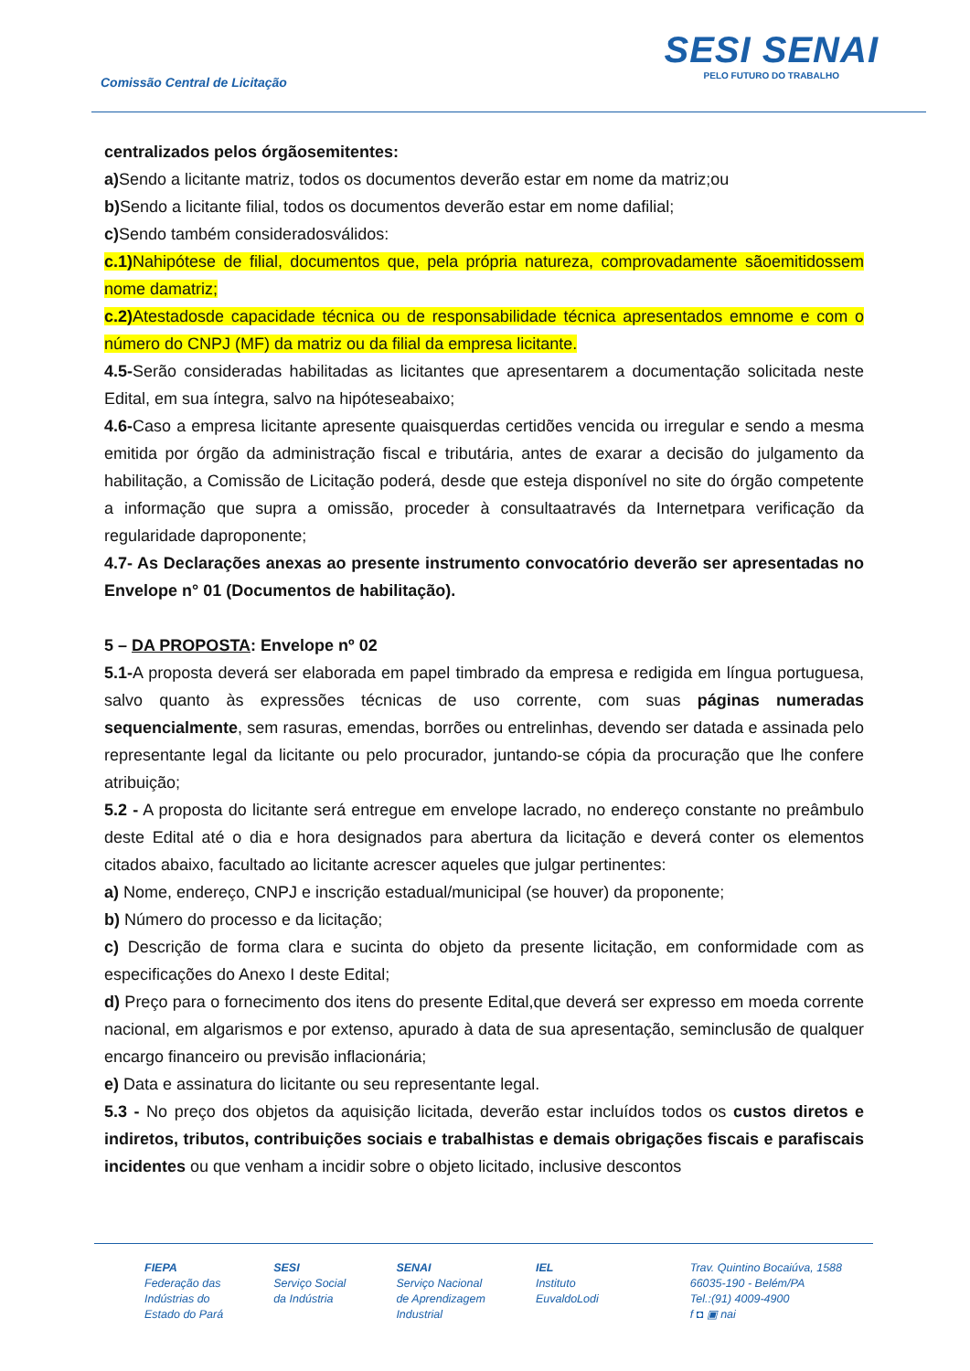Comissão Central de Licitação
SESI SENAI
PELO FUTURO DO TRABALHO
centralizados pelos órgãosemitentes:
a) Sendo a licitante matriz, todos os documentos deverão estar em nome da matriz;ou
b) Sendo a licitante filial, todos os documentos deverão estar em nome dafilial;
c) Sendo também consideradosválidos:
c.1) Nahipótese de filial, documentos que, pela própria natureza, comprovadamente sãoemitidossem nome damatriz;
c.2) Atestadosde capacidade técnica ou de responsabilidade técnica apresentados emnome e com o número do CNPJ (MF) da matriz ou da filial da empresa licitante.
4.5-Serão consideradas habilitadas as licitantes que apresentarem a documentação solicitada neste Edital, em sua íntegra, salvo na hipóteseabaixo;
4.6-Caso a empresa licitante apresente quaisquerdas certidões vencida ou irregular e sendo a mesma emitida por órgão da administração fiscal e tributária, antes de exarar a decisão do julgamento da habilitação, a Comissão de Licitação poderá, desde que esteja disponível no site do órgão competente a informação que supra a omissão, proceder à consultaatravés da Internetpara verificação da regularidade daproponente;
4.7- As Declarações anexas ao presente instrumento convocatório deverão ser apresentadas no Envelope n° 01 (Documentos de habilitação).
5 – DA PROPOSTA: Envelope nº 02
5.1-A proposta deverá ser elaborada em papel timbrado da empresa e redigida em língua portuguesa, salvo quanto às expressões técnicas de uso corrente, com suas páginas numeradas sequencialmente, sem rasuras, emendas, borrões ou entrelinhas, devendo ser datada e assinada pelo representante legal da licitante ou pelo procurador, juntando-se cópia da procuração que lhe confere atribuição;
5.2 - A proposta do licitante será entregue em envelope lacrado, no endereço constante no preâmbulo deste Edital até o dia e hora designados para abertura da licitação e deverá conter os elementos citados abaixo, facultado ao licitante acrescer aqueles que julgar pertinentes:
a) Nome, endereço, CNPJ e inscrição estadual/municipal (se houver) da proponente;
b) Número do processo e da licitação;
c) Descrição de forma clara e sucinta do objeto da presente licitação, em conformidade com as especificações do Anexo I deste Edital;
d) Preço para o fornecimento dos itens do presente Edital,que deverá ser expresso em moeda corrente nacional, em algarismos e por extenso, apurado à data de sua apresentação, seminclusão de qualquer encargo financeiro ou previsão inflacionária;
e) Data e assinatura do licitante ou seu representante legal.
5.3 - No preço dos objetos da aquisição licitada, deverão estar incluídos todos os custos diretos e indiretos, tributos, contribuições sociais e trabalhistas e demais obrigações fiscais e parafiscais incidentes ou que venham a incidir sobre o objeto licitado, inclusive descontos
FIEPA
Federação das
Indústrias do
Estado do Pará
SESI
Serviço Social
da Indústria
SENAI
Serviço Nacional
de Aprendizagem
Industrial
IEL
Instituto
EuvaldoLodi
Trav. Quintino Bocaiúva, 1588
66035-190 - Belém/PA
Tel.:(91) 4009-4900
f ◘ ▣ nai